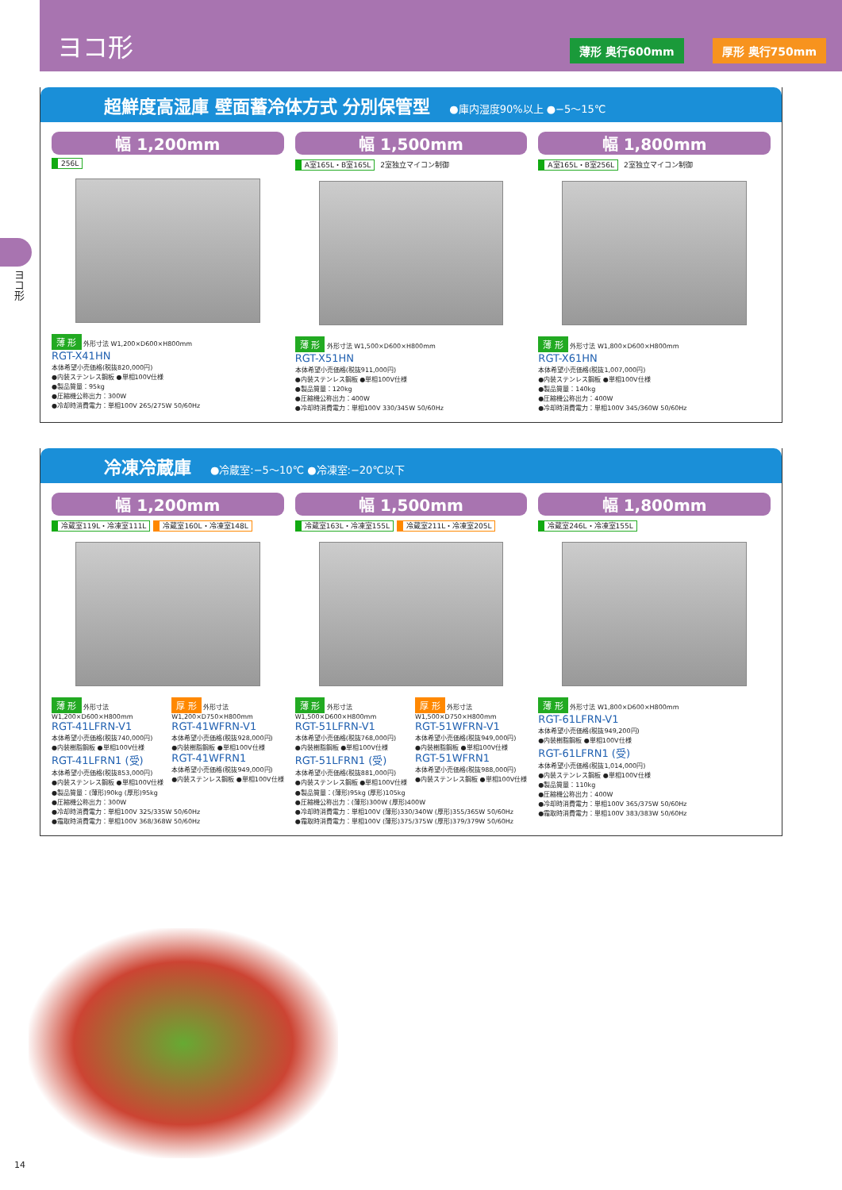ヨコ形
薄形 奥行600mm 厚形 奥行750mm
ヨコ形
超鮮度高湿庫 壁面蓄冷体方式 分別保管型 ●庫内湿度90%以上 ●−5〜15℃
幅 1,200mm
256L
薄 形 外形寸法 W1,200×D600×H800mm
RGT-X41HN
本体希望小売価格(税抜820,000円)
●内装ステンレス鋼板 ●単相100V仕様
●製品質量：95kg
●圧縮機公称出力：300W
●冷却時消費電力：単相100V 265/275W 50/60Hz
幅 1,500mm
A室165L・B室165L 2室独立マイコン制御
薄 形 外形寸法 W1,500×D600×H800mm
RGT-X51HN
本体希望小売価格(税抜911,000円)
●内装ステンレス鋼板 ●単相100V仕様
●製品質量：120kg
●圧縮機公称出力：400W
●冷却時消費電力：単相100V 330/345W 50/60Hz
幅 1,800mm
A室165L・B室256L 2室独立マイコン制御
薄 形 外形寸法 W1,800×D600×H800mm
RGT-X61HN
本体希望小売価格(税抜1,007,000円)
●内装ステンレス鋼板 ●単相100V仕様
●製品質量：140kg
●圧縮機公称出力：400W
●冷却時消費電力：単相100V 345/360W 50/60Hz
冷凍冷蔵庫 ●冷蔵室:−5〜10℃ ●冷凍室:−20℃以下
幅 1,200mm
冷蔵室119L・冷凍室111L 冷蔵室160L・冷凍室148L
薄 形 外形寸法 W1,200×D600×H800mm
RGT-41LFRN-V1
本体希望小売価格(税抜740,000円)
●内装樹脂鋼板 ●単相100V仕様
RGT-41LFRN1 (受)
本体希望小売価格(税抜853,000円)
●内装ステンレス鋼板 ●単相100V仕様
厚 形 外形寸法 W1,200×D750×H800mm
RGT-41WFRN-V1
本体希望小売価格(税抜928,000円)
●内装樹脂鋼板 ●単相100V仕様
RGT-41WFRN1
本体希望小売価格(税抜949,000円)
●内装ステンレス鋼板 ●単相100V仕様
●製品質量：(薄形)90kg (厚形)95kg
●圧縮機公称出力：300W
●冷却時消費電力：単相100V 325/335W 50/60Hz
●霜取時消費電力：単相100V 368/368W 50/60Hz
幅 1,500mm
冷蔵室163L・冷凍室155L 冷蔵室211L・冷凍室205L
薄 形 外形寸法 W1,500×D600×H800mm
RGT-51LFRN-V1
本体希望小売価格(税抜768,000円)
●内装樹脂鋼板 ●単相100V仕様
RGT-51LFRN1 (受)
本体希望小売価格(税抜881,000円)
●内装ステンレス鋼板 ●単相100V仕様
厚 形 外形寸法 W1,500×D750×H800mm
RGT-51WFRN-V1
本体希望小売価格(税抜949,000円)
●内装樹脂鋼板 ●単相100V仕様
RGT-51WFRN1
本体希望小売価格(税抜988,000円)
●内装ステンレス鋼板 ●単相100V仕様
●製品質量：(薄形)95kg (厚形)105kg
●圧縮機公称出力：(薄形)300W (厚形)400W
●冷却時消費電力：単相100V (薄形)330/340W (厚形)355/365W 50/60Hz
●霜取時消費電力：単相100V (薄形)375/375W (厚形)379/379W 50/60Hz
幅 1,800mm
冷蔵室246L・冷凍室155L
薄 形 外形寸法 W1,800×D600×H800mm
RGT-61LFRN-V1
本体希望小売価格(税抜949,200円)
●内装樹脂鋼板 ●単相100V仕様
RGT-61LFRN1 (受)
本体希望小売価格(税抜1,014,000円)
●内装ステンレス鋼板 ●単相100V仕様
●製品質量：110kg
●圧縮機公称出力：400W
●冷却時消費電力：単相100V 365/375W 50/60Hz
●霜取時消費電力：単相100V 383/383W 50/60Hz
14